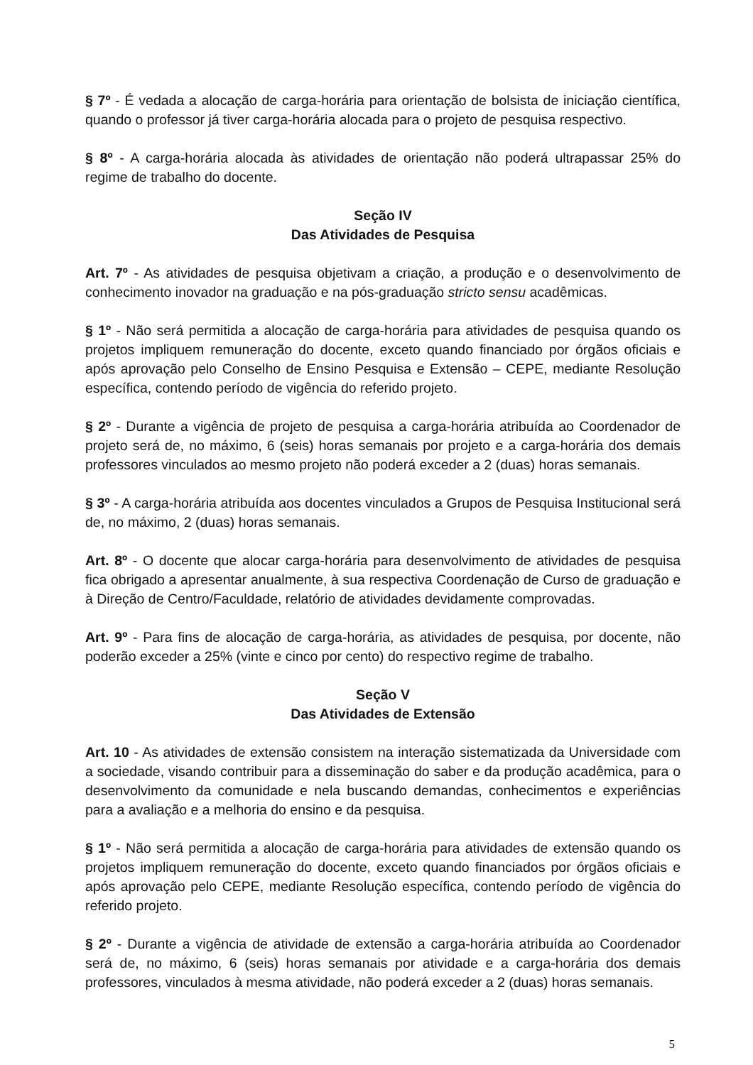§ 7º - É vedada a alocação de carga-horária para orientação de bolsista de iniciação científica, quando o professor já tiver carga-horária alocada para o projeto de pesquisa respectivo.
§ 8º - A carga-horária alocada às atividades de orientação não poderá ultrapassar 25% do regime de trabalho do docente.
Seção IV
Das Atividades de Pesquisa
Art. 7º - As atividades de pesquisa objetivam a criação, a produção e o desenvolvimento de conhecimento inovador na graduação e na pós-graduação stricto sensu acadêmicas.
§ 1º - Não será permitida a alocação de carga-horária para atividades de pesquisa quando os projetos impliquem remuneração do docente, exceto quando financiado por órgãos oficiais e após aprovação pelo Conselho de Ensino Pesquisa e Extensão – CEPE, mediante Resolução específica, contendo período de vigência do referido projeto.
§ 2º - Durante a vigência de projeto de pesquisa a carga-horária atribuída ao Coordenador de projeto será de, no máximo, 6 (seis) horas semanais por projeto e a carga-horária dos demais professores vinculados ao mesmo projeto não poderá exceder a 2 (duas) horas semanais.
§ 3º - A carga-horária atribuída aos docentes vinculados a Grupos de Pesquisa Institucional será de, no máximo, 2 (duas) horas semanais.
Art. 8º - O docente que alocar carga-horária para desenvolvimento de atividades de pesquisa fica obrigado a apresentar anualmente, à sua respectiva Coordenação de Curso de graduação e à Direção de Centro/Faculdade, relatório de atividades devidamente comprovadas.
Art. 9º - Para fins de alocação de carga-horária, as atividades de pesquisa, por docente, não poderão exceder a 25% (vinte e cinco por cento) do respectivo regime de trabalho.
Seção V
Das Atividades de Extensão
Art. 10 - As atividades de extensão consistem na interação sistematizada da Universidade com a sociedade, visando contribuir para a disseminação do saber e da produção acadêmica, para o desenvolvimento da comunidade e nela buscando demandas, conhecimentos e experiências para a avaliação e a melhoria do ensino e da pesquisa.
§ 1º - Não será permitida a alocação de carga-horária para atividades de extensão quando os projetos impliquem remuneração do docente, exceto quando financiados por órgãos oficiais e após aprovação pelo CEPE, mediante Resolução específica, contendo período de vigência do referido projeto.
§ 2º - Durante a vigência de atividade de extensão a carga-horária atribuída ao Coordenador será de, no máximo, 6 (seis) horas semanais por atividade e a carga-horária dos demais professores, vinculados à mesma atividade, não poderá exceder a 2 (duas) horas semanais.
5